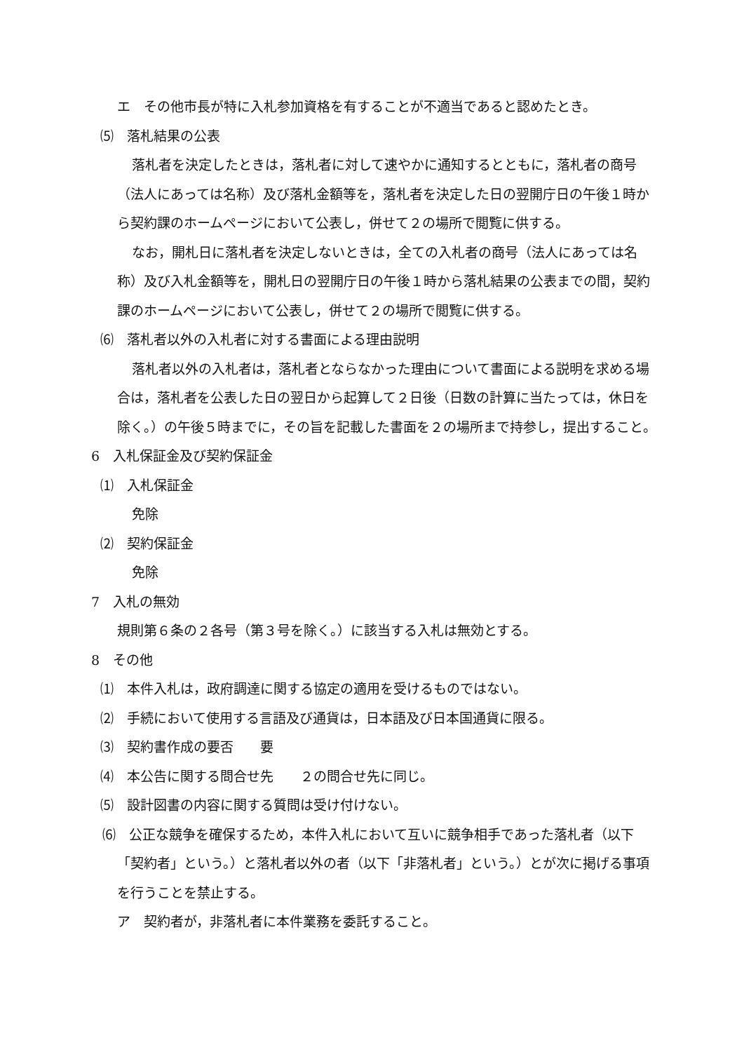エ　その他市長が特に入札参加資格を有することが不適当であると認めたとき。
⑸　落札結果の公表
落札者を決定したときは，落札者に対して速やかに通知するとともに，落札者の商号（法人にあっては名称）及び落札金額等を，落札者を決定した日の翌開庁日の午後１時から契約課のホームページにおいて公表し，併せて２の場所で閲覧に供する。
なお，開札日に落札者を決定しないときは，全ての入札者の商号（法人にあっては名称）及び入札金額等を，開札日の翌開庁日の午後１時から落札結果の公表までの間，契約課のホームページにおいて公表し，併せて２の場所で閲覧に供する。
⑹　落札者以外の入札者に対する書面による理由説明
落札者以外の入札者は，落札者とならなかった理由について書面による説明を求める場合は，落札者を公表した日の翌日から起算して２日後（日数の計算に当たっては，休日を除く。）の午後５時までに，その旨を記載した書面を２の場所まで持参し，提出すること。
6　入札保証金及び契約保証金
⑴　入札保証金
免除
⑵　契約保証金
免除
7　入札の無効
規則第６条の２各号（第３号を除く。）に該当する入札は無効とする。
8　その他
⑴　本件入札は，政府調達に関する協定の適用を受けるものではない。
⑵　手続において使用する言語及び通貨は，日本語及び日本国通貨に限る。
⑶　契約書作成の要否　　要
⑷　本公告に関する問合せ先　　２の問合せ先に同じ。
⑸　設計図書の内容に関する質問は受け付けない。
⑹　公正な競争を確保するため，本件入札において互いに競争相手であった落札者（以下「契約者」という。）と落札者以外の者（以下「非落札者」という。）とが次に掲げる事項を行うことを禁止する。
ア　契約者が，非落札者に本件業務を委託すること。